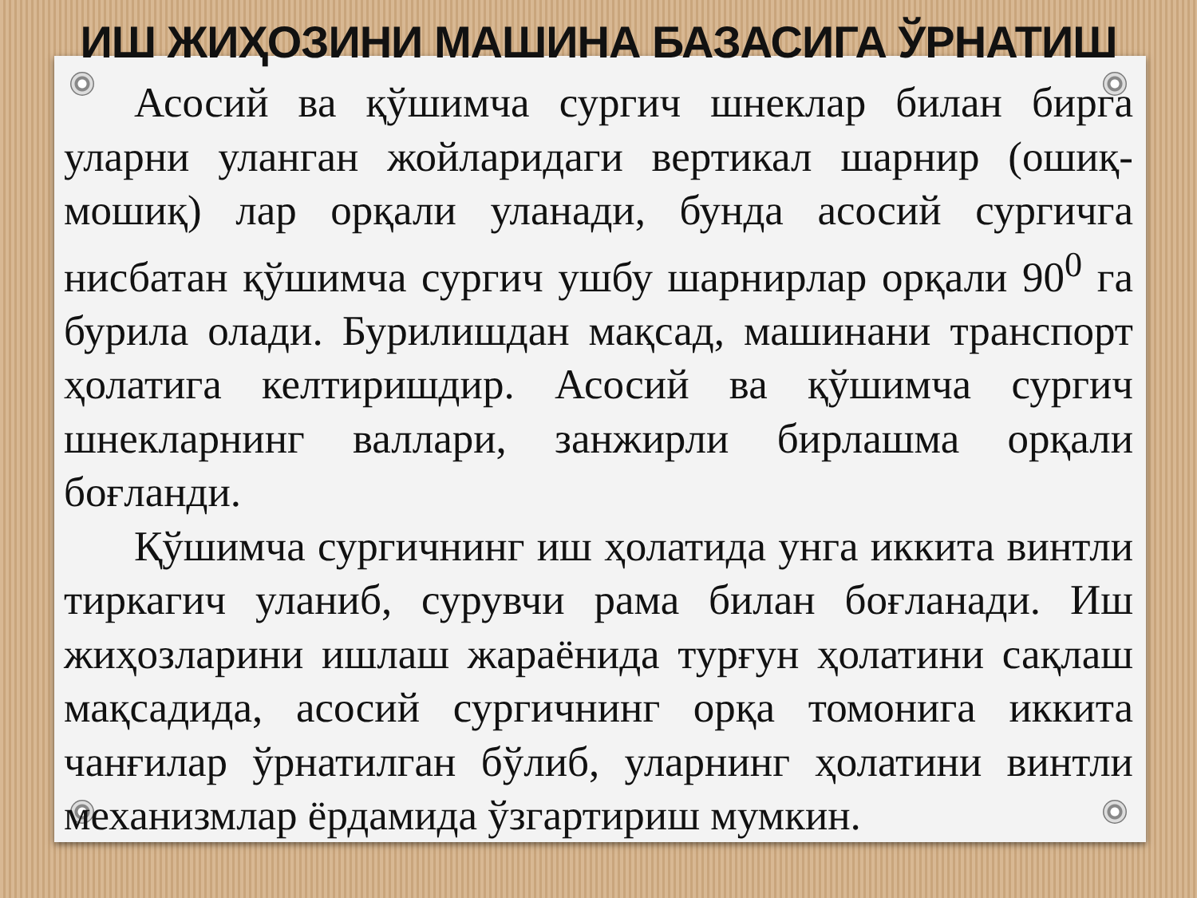ИШ ЖИҲОЗИНИ МАШИНА БАЗАСИГА ЎРНАТИШ
Асосий ва қўшимча сургич шнеклар билан бирга уларни уланган жойларидаги вертикал шарнир (ошиқ-мошиқ) лар орқали уланади, бунда асосий сургичга нисбатан қўшимча сургич ушбу шарнирлар орқали 90<sup>0</sup> га бурила олади. Бурилишдан мақсад, машинани транспорт ҳолатига келтиришдир. Асосий ва қўшимча сургич шнекларнинг валлари, занжирли бирлашма орқали боғланди.
Қўшимча сургичнинг иш ҳолатида унга иккита винтли тиркагич уланиб, сурувчи рама билан боғланади. Иш жиҳозларини ишлаш жараёнида турғун ҳолатини сақлаш мақсадида, асосий сургичнинг орқа томонига иккита чанғилар ўрнатилган бўлиб, уларнинг ҳолатини винтли механизмлар ёрдамида ўзгартириш мумкин.